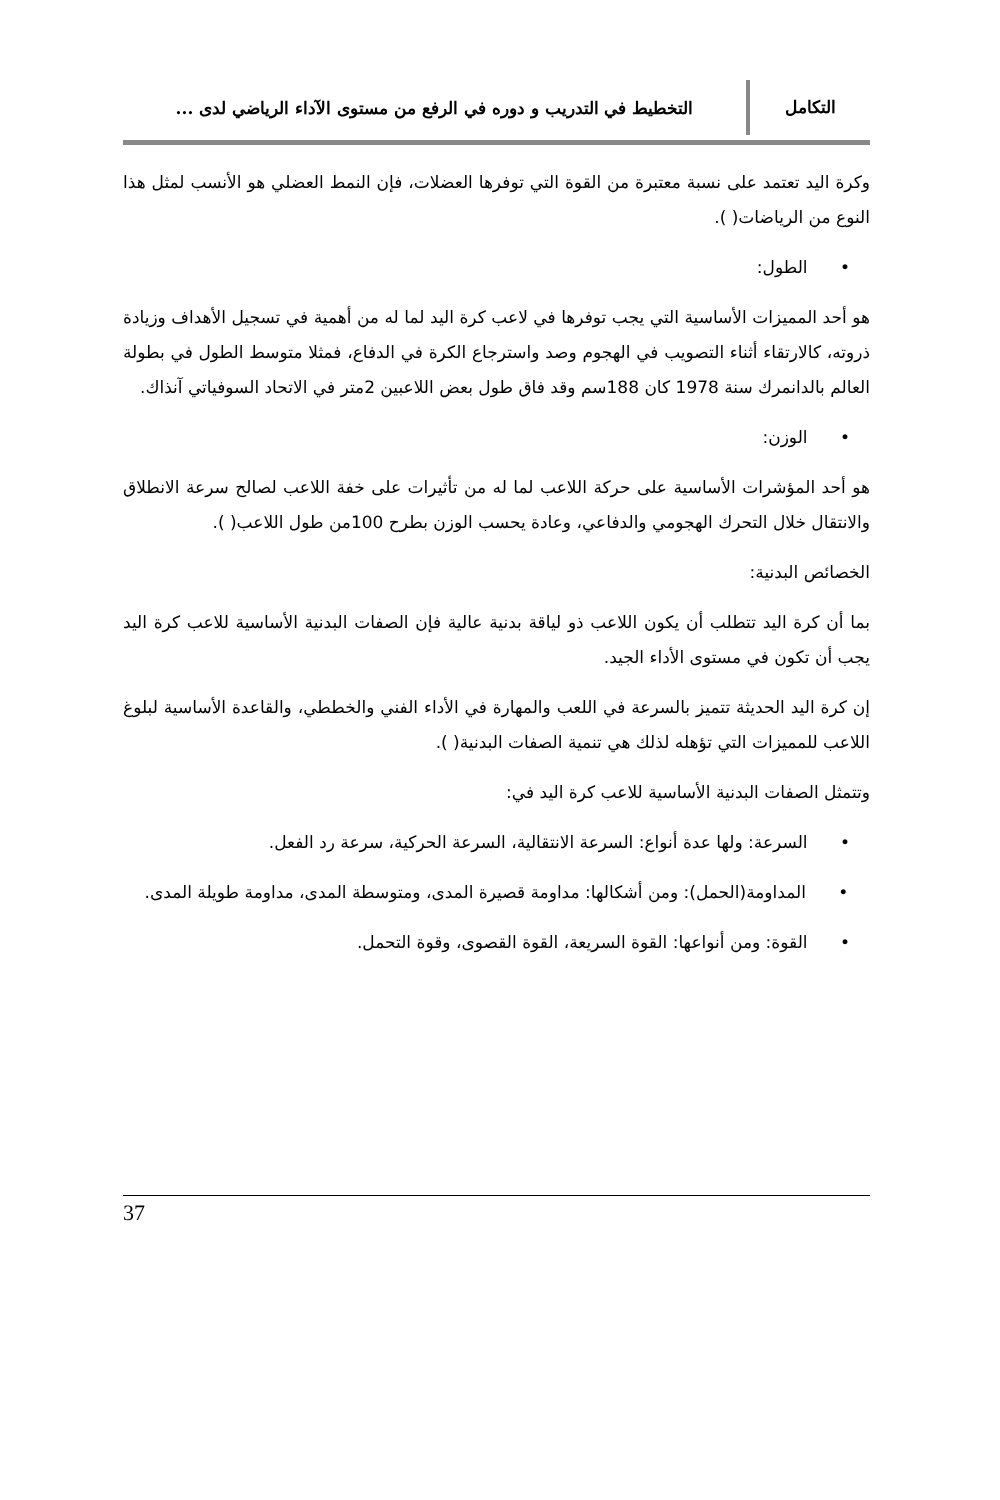التكامل
التخطيط في التدريب و دوره في الرفع من مستوى الآداء الرياضي لدى ...
وكرة اليد تعتمد على نسبة معتبرة من القوة التي توفرها العضلات، فإن النمط العضلي هو الأنسب لمثل هذا النوع من الرياضات( ).
• الطول:
هو أحد المميزات الأساسية التي يجب توفرها في لاعب كرة اليد لما له من أهمية في تسجيل الأهداف وزيادة ذروته، كالارتقاء أثناء التصويب في الهجوم وصد واسترجاع الكرة في الدفاع، فمثلا متوسط الطول في بطولة العالم بالدانمرك سنة 1978 كان 188سم وقد فاق طول بعض اللاعبين 2متر في الاتحاد السوفياتي آنذاك.
• الوزن:
هو أحد المؤشرات الأساسية على حركة اللاعب لما له من تأثيرات على خفة اللاعب لصالح سرعة الانطلاق والانتقال خلال التحرك الهجومي والدفاعي، وعادة يحسب الوزن بطرح 100من طول اللاعب( ).
الخصائص البدنية:
بما أن كرة اليد تتطلب أن يكون اللاعب ذو لياقة بدنية عالية فإن الصفات البدنية الأساسية للاعب كرة اليد يجب أن تكون في مستوى الأداء الجيد.
إن كرة اليد الحديثة تتميز بالسرعة في اللعب والمهارة في الأداء الفني والخططي، والقاعدة الأساسية لبلوغ اللاعب للمميزات التي تؤهله لذلك هي تنمية الصفات البدنية( ).
وتتمثل الصفات البدنية الأساسية للاعب كرة اليد في:
• السرعة: ولها عدة أنواع: السرعة الانتقالية، السرعة الحركية، سرعة رد الفعل.
• المداومة(الحمل): ومن أشكالها: مداومة قصيرة المدى، ومتوسطة المدى، مداومة طويلة المدى.
• القوة: ومن أنواعها: القوة السريعة، القوة القصوى، وقوة التحمل.
37